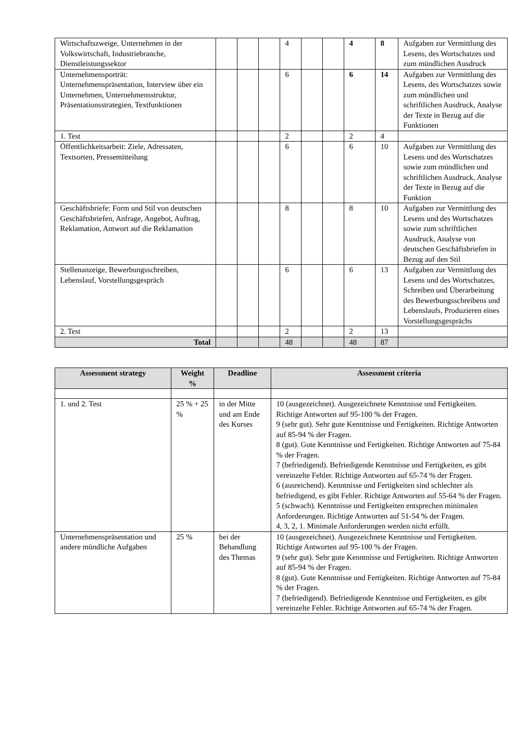| Wirtschaftszweige, Unternehmen in der Volkswirtschaft, Industriebranche, Dienstleistungssektor | | | | 4 | | | 4 | 8 | Aufgaben zur Vermittlung des Lesens, des Wortschatzes und zum mündlichen Ausdruck |
| Unternehmensporträt: Unternehmenspräsentation, Interview über ein Unternehmen, Unternehmensstruktur, Präsentationsstrategien, Textfunktionen | | | | 6 | | | 6 | 14 | Aufgaben zur Vermittlung des Lesens, des Wortschatzes sowie zum mündlichen und schriftlichen Ausdruck, Analyse der Texte in Bezug auf die Funktionen |
| 1. Test | | | | 2 | | | 2 | 4 | |
| Öffentlichkeitsarbeit: Ziele, Adressaten, Textsorten, Pressemitteilung | | | | 6 | | | 6 | 10 | Aufgaben zur Vermittlung des Lesens und des Wortschatzes sowie zum mündlichen und schriftlichen Ausdruck, Analyse der Texte in Bezug auf die Funktion |
| Geschäftsbriefe: Form und Stil von deutschen Geschäftsbriefen, Anfrage, Angebot, Auftrag, Reklamation, Antwort auf die Reklamation | | | | 8 | | | 8 | 10 | Aufgaben zur Vermittlung des Lesens und des Wortschatzes sowie zum schriftlichen Ausdruck, Analyse von deutschen Geschäftsbriefen in Bezug auf den Stil |
| Stellenanzeige, Bewerbungsschreiben, Lebenslauf, Vorstellungsgespräch | | | | 6 | | | 6 | 13 | Aufgaben zur Vermittlung des Lesens und des Wortschatzes, Schreiben und Überarbeitung des Bewerbungsschreibens und Lebenslaufs, Produzieren eines Vorstellungsgesprächs |
| 2. Test | | | | 2 | | | 2 | 13 | |
| Total | | | | 48 | | | 48 | 87 | |
| Assessment strategy | Weight % | Deadline | Assessment criteria |
| --- | --- | --- | --- |
| 1. und 2. Test | 25 % + 25 % | in der Mitte und am Ende des Kurses | 10 (ausgezeichnet). Ausgezeichnete Kenntnisse und Fertigkeiten. Richtige Antworten auf 95-100 % der Fragen. 9 (sehr gut). Sehr gute Kenntnisse und Fertigkeiten. Richtige Antworten auf 85-94 % der Fragen. 8 (gut). Gute Kenntnisse und Fertigkeiten. Richtige Antworten auf 75-84 % der Fragen. 7 (befriedigend). Befriedigende Kenntnisse und Fertigkeiten, es gibt vereinzelte Fehler. Richtige Antworten auf 65-74 % der Fragen. 6 (ausreichend). Kenntnisse und Fertigkeiten sind schlechter als befriedigend, es gibt Fehler. Richtige Antworten auf 55-64 % der Fragen. 5 (schwach). Kenntnisse und Fertigkeiten entsprechen minimalen Anforderungen. Richtige Antworten auf 51-54 % der Fragen. 4, 3, 2, 1. Minimale Anforderungen werden nicht erfüllt. |
| Unternehmenspräsentation und andere mündliche Aufgaben | 25 % | bei der Behandlung des Themas | 10 (ausgezeichnet). Ausgezeichnete Kenntnisse und Fertigkeiten. Richtige Antworten auf 95-100 % der Fragen. 9 (sehr gut). Sehr gute Kenntnisse und Fertigkeiten. Richtige Antworten auf 85-94 % der Fragen. 8 (gut). Gute Kenntnisse und Fertigkeiten. Richtige Antworten auf 75-84 % der Fragen. 7 (befriedigend). Befriedigende Kenntnisse und Fertigkeiten, es gibt vereinzelte Fehler. Richtige Antworten auf 65-74 % der Fragen. |